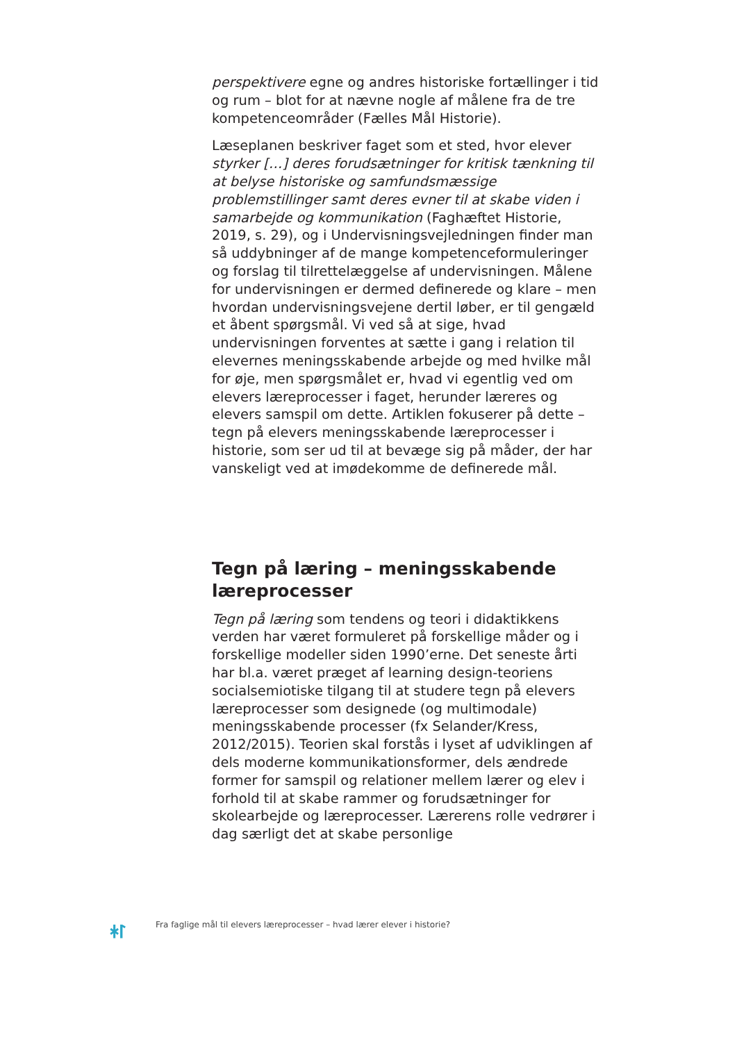perspektivere egne og andres historiske fortællinger i tid og rum – blot for at nævne nogle af målene fra de tre kompetenceområder (Fælles Mål Historie).
Læseplanen beskriver faget som et sted, hvor elever styrker […] deres forudsætninger for kritisk tænkning til at belyse historiske og samfundsmæssige problemstillinger samt deres evner til at skabe viden i samarbejde og kommunikation (Faghæftet Historie, 2019, s. 29), og i Undervisningsvejledningen finder man så uddybninger af de mange kompetenceformuleringer og forslag til tilrettelæggelse af undervisningen. Målene for undervisningen er dermed definerede og klare – men hvordan undervisningsvejene dertil løber, er til gengæld et åbent spørgsmål. Vi ved så at sige, hvad undervisningen forventes at sætte i gang i relation til elevernes meningsskabende arbejde og med hvilke mål for øje, men spørgsmålet er, hvad vi egentlig ved om elevers læreprocesser i faget, herunder læreres og elevers samspil om dette. Artiklen fokuserer på dette – tegn på elevers meningsskabende læreprocesser i historie, som ser ud til at bevæge sig på måder, der har vanskeligt ved at imødekomme de definerede mål.
Tegn på læring – meningsskabende læreprocesser
Tegn på læring som tendens og teori i didaktikkens verden har været formuleret på forskellige måder og i forskellige modeller siden 1990’erne. Det seneste årti har bl.a. været præget af learning design-teoriens socialsemiotiske tilgang til at studere tegn på elevers læreprocesser som designede (og multimodale) meningsskabende processer (fx Selander/Kress, 2012/2015). Teorien skal forstås i lyset af udviklingen af dels moderne kommunikationsformer, dels ændrede former for samspil og relationer mellem lærer og elev i forhold til at skabe rammer og forudsætninger for skolearbejde og læreprocesser. Lærerens rolle vedrører i dag særligt det at skabe personlige
ᚼᛚ
Fra faglige mål til elevers læreprocesser – hvad lærer elever i historie?